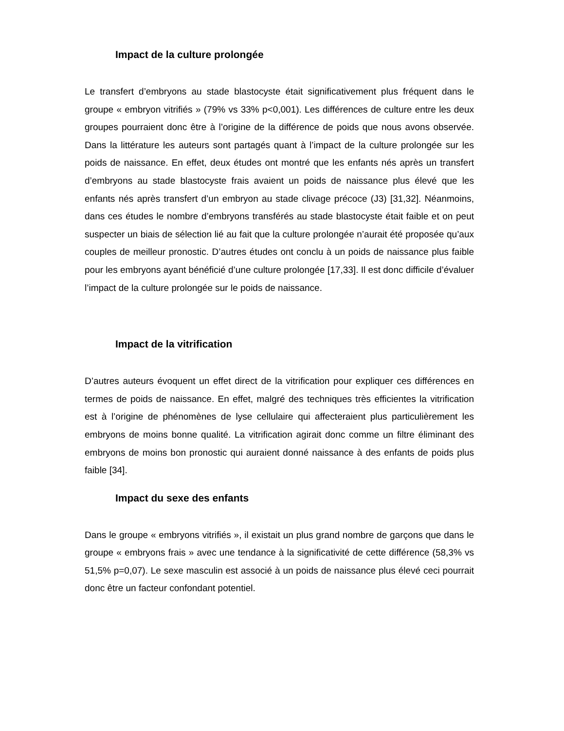Impact de la culture prolongée
Le transfert d’embryons au stade blastocyste était significativement plus fréquent dans le groupe « embryon vitrifiés » (79% vs 33% p<0,001). Les différences de culture entre les deux groupes pourraient donc être à l’origine de la différence de poids que nous avons observée. Dans la littérature les auteurs sont partagés quant à l’impact de la culture prolongée sur les poids de naissance. En effet, deux études ont montré que les enfants nés après un transfert d’embryons au stade blastocyste frais avaient un poids de naissance plus élevé que les enfants nés après transfert d’un embryon au stade clivage précoce (J3) [31,32]. Néanmoins, dans ces études le nombre d’embryons transférés au stade blastocyste était faible et on peut suspecter un biais de sélection lié au fait que la culture prolongée n’aurait été proposée qu’aux couples de meilleur pronostic. D’autres études ont conclu à un poids de naissance plus faible pour les embryons ayant bénéficié d’une culture prolongée [17,33]. Il est donc difficile d’évaluer l’impact de la culture prolongée sur le poids de naissance.
Impact de la vitrification
D’autres auteurs évoquent un effet direct de la vitrification pour expliquer ces différences en termes de poids de naissance. En effet, malgré des techniques très efficientes la vitrification est à l’origine de phénomènes de lyse cellulaire qui affecteraient plus particulièrement les embryons de moins bonne qualité. La vitrification agirait donc comme un filtre éliminant des embryons de moins bon pronostic qui auraient donné naissance à des enfants de poids plus faible [34].
Impact du sexe des enfants
Dans le groupe « embryons vitrifiés », il existait un plus grand nombre de garçons que dans le groupe « embryons frais » avec une tendance à la significativité de cette différence (58,3% vs 51,5% p=0,07). Le sexe masculin est associé à un poids de naissance plus élevé ceci pourrait donc être un facteur confondant potentiel.